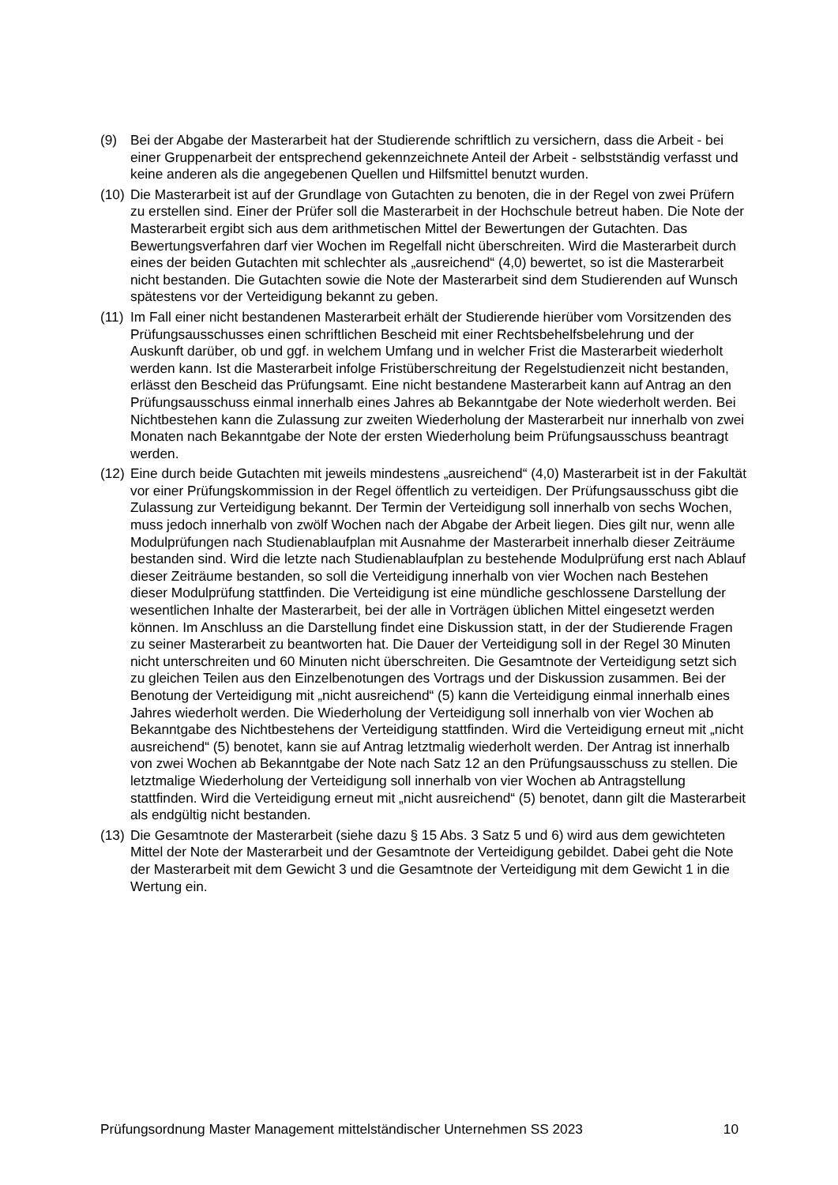(9) Bei der Abgabe der Masterarbeit hat der Studierende schriftlich zu versichern, dass die Arbeit - bei einer Gruppenarbeit der entsprechend gekennzeichnete Anteil der Arbeit - selbstständig verfasst und keine anderen als die angegebenen Quellen und Hilfsmittel benutzt wurden.
(10)
Die Masterarbeit ist auf der Grundlage von Gutachten zu benoten, die in der Regel von zwei Prüfern zu erstellen sind. Einer der Prüfer soll die Masterarbeit in der Hochschule betreut haben. Die Note der Masterarbeit ergibt sich aus dem arithmetischen Mittel der Bewertungen der Gutachten. Das Bewertungsverfahren darf vier Wochen im Regelfall nicht überschreiten. Wird die Masterarbeit durch eines der beiden Gutachten mit schlechter als „ausreichend“ (4,0) bewertet, so ist die Masterarbeit nicht bestanden. Die Gutachten sowie die Note der Masterarbeit sind dem Studierenden auf Wunsch spätestens vor der Verteidigung bekannt zu geben.
(11)
Im Fall einer nicht bestandenen Masterarbeit erhält der Studierende hierüber vom Vorsitzenden des Prüfungsausschusses einen schriftlichen Bescheid mit einer Rechtsbehelfsbelehrung und der Auskunft darüber, ob und ggf. in welchem Umfang und in welcher Frist die Masterarbeit wiederholt werden kann. Ist die Masterarbeit infolge Fristüberschreitung der Regelstudienzeit nicht bestanden, erlässt den Bescheid das Prüfungsamt. Eine nicht bestandene Masterarbeit kann auf Antrag an den Prüfungsausschuss einmal innerhalb eines Jahres ab Bekanntgabe der Note wiederholt werden. Bei Nichtbestehen kann die Zulassung zur zweiten Wiederholung der Masterarbeit nur innerhalb von zwei Monaten nach Bekanntgabe der Note der ersten Wiederholung beim Prüfungsausschuss beantragt werden.
(12)
Eine durch beide Gutachten mit jeweils mindestens „ausreichend“ (4,0) Masterarbeit ist in der Fakultät vor einer Prüfungskommission in der Regel öffentlich zu verteidigen. Der Prüfungsausschuss gibt die Zulassung zur Verteidigung bekannt. Der Termin der Verteidigung soll innerhalb von sechs Wochen, muss jedoch innerhalb von zwölf Wochen nach der Abgabe der Arbeit liegen. Dies gilt nur, wenn alle Modulprüfungen nach Studienablaufplan mit Ausnahme der Masterarbeit innerhalb dieser Zeiträume bestanden sind. Wird die letzte nach Studienablaufplan zu bestehende Modulprüfung erst nach Ablauf dieser Zeiträume bestanden, so soll die Verteidigung innerhalb von vier Wochen nach Bestehen dieser Modulprüfung stattfinden. Die Verteidigung ist eine mündliche geschlossene Darstellung der wesentlichen Inhalte der Masterarbeit, bei der alle in Vorträgen üblichen Mittel eingesetzt werden können. Im Anschluss an die Darstellung findet eine Diskussion statt, in der der Studierende Fragen zu seiner Masterarbeit zu beantworten hat. Die Dauer der Verteidigung soll in der Regel 30 Minuten nicht unterschreiten und 60 Minuten nicht überschreiten. Die Gesamtnote der Verteidigung setzt sich zu gleichen Teilen aus den Einzelbenotungen des Vortrags und der Diskussion zusammen. Bei der Benotung der Verteidigung mit „nicht ausreichend“ (5) kann die Verteidigung einmal innerhalb eines Jahres wiederholt werden. Die Wiederholung der Verteidigung soll innerhalb von vier Wochen ab Bekanntgabe des Nichtbestehens der Verteidigung stattfinden. Wird die Verteidigung erneut mit „nicht ausreichend“ (5) benotet, kann sie auf Antrag letztmalig wiederholt werden. Der Antrag ist innerhalb von zwei Wochen ab Bekanntgabe der Note nach Satz 12 an den Prüfungsausschuss zu stellen. Die letztmalige Wiederholung der Verteidigung soll innerhalb von vier Wochen ab Antragstellung stattfinden. Wird die Verteidigung erneut mit „nicht ausreichend“ (5) benotet, dann gilt die Masterarbeit als endgültig nicht bestanden.
(13)
Die Gesamtnote der Masterarbeit (siehe dazu § 15 Abs. 3 Satz 5 und 6) wird aus dem gewichteten Mittel der Note der Masterarbeit und der Gesamtnote der Verteidigung gebildet. Dabei geht die Note der Masterarbeit mit dem Gewicht 3 und die Gesamtnote der Verteidigung mit dem Gewicht 1 in die Wertung ein.
Prüfungsordnung Master Management mittelständischer Unternehmen SS 2023 10